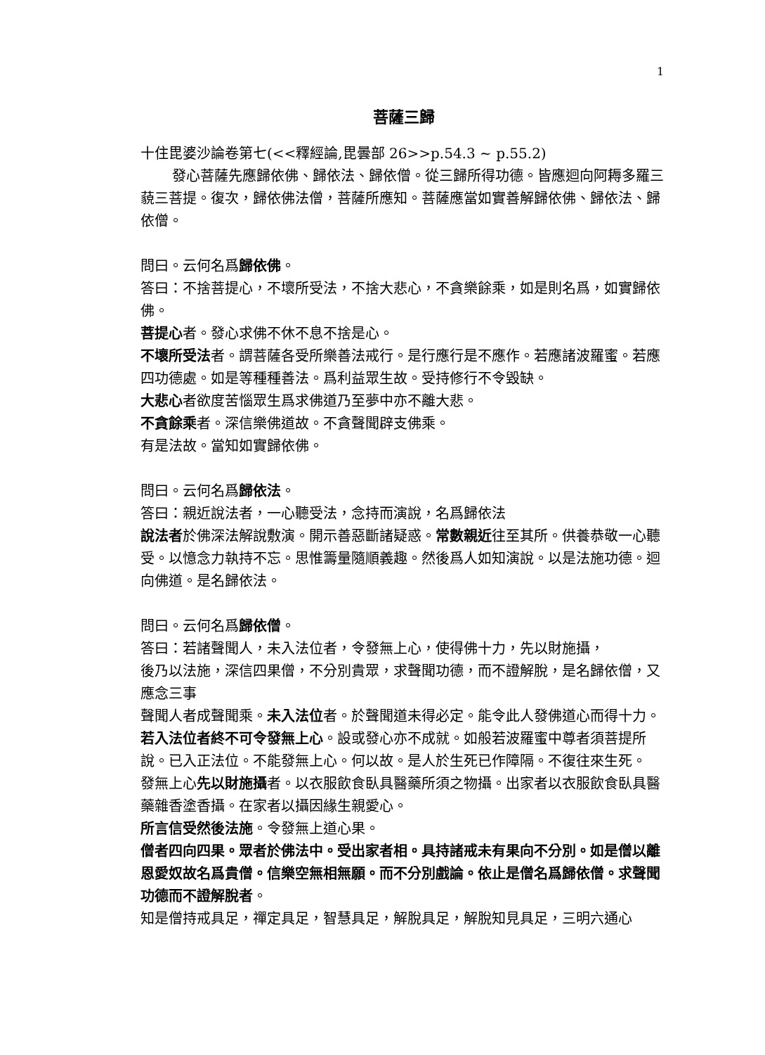1
菩薩三歸
十住毘婆沙論卷第七(<<釋經論,毘曇部 26>>p.54.3 ~ p.55.2)
發心菩薩先應歸依佛、歸依法、歸依僧。從三歸所得功德。皆應迴向阿耨多羅三藐三菩提。復次，歸依佛法僧，菩薩所應知。菩薩應當如實善解歸依佛、歸依法、歸依僧。
問曰。云何名爲歸依佛。
答曰：不捨菩提心，不壞所受法，不捨大悲心，不貪樂餘乘，如是則名爲，如實歸依佛。
菩提心者。發心求佛不休不息不捨是心。
不壞所受法者。謂菩薩各受所樂善法戒行。是行應行是不應作。若應諸波羅蜜。若應四功德處。如是等種種善法。爲利益眾生故。受持修行不令毀缺。
大悲心者欲度苦惱眾生爲求佛道乃至夢中亦不離大悲。
不貪餘乘者。深信樂佛道故。不貪聲聞辟支佛乘。
有是法故。當知如實歸依佛。
問曰。云何名爲歸依法。
答曰：親近說法者，一心聽受法，念持而演說，名爲歸依法
說法者於佛深法解說敷演。開示善惡斷諸疑惑。常數親近往至其所。供養恭敬一心聽受。以憶念力執持不忘。思惟籌量隨順義趣。然後爲人如知演說。以是法施功德。迴向佛道。是名歸依法。
問曰。云何名爲歸依僧。
答曰：若諸聲聞人，未入法位者，令發無上心，使得佛十力，先以財施攝，
後乃以法施，深信四果僧，不分別貴眾，求聲聞功德，而不證解脫，是名歸依僧，又應念三事
聲聞人者成聲聞乘。未入法位者。於聲聞道未得必定。能令此人發佛道心而得十力。若入法位者終不可令發無上心。設或發心亦不成就。如般若波羅蜜中尊者須菩提所說。已入正法位。不能發無上心。何以故。是人於生死已作障隔。不復往來生死。
發無上心先以財施攝者。以衣服飲食臥具醫藥所須之物攝。出家者以衣服飲食臥具醫藥雜香塗香攝。在家者以攝因緣生親愛心。
所言信受然後法施。令發無上道心果。
僧者四向四果。眾者於佛法中。受出家者相。具持諸戒未有果向不分別。如是僧以離恩愛奴故名爲貴僧。信樂空無相無願。而不分別戲論。依止是僧名爲歸依僧。求聲聞功德而不證解脫者。
知是僧持戒具足，禪定具足，智慧具足，解脫具足，解脫知見具足，三明六通心